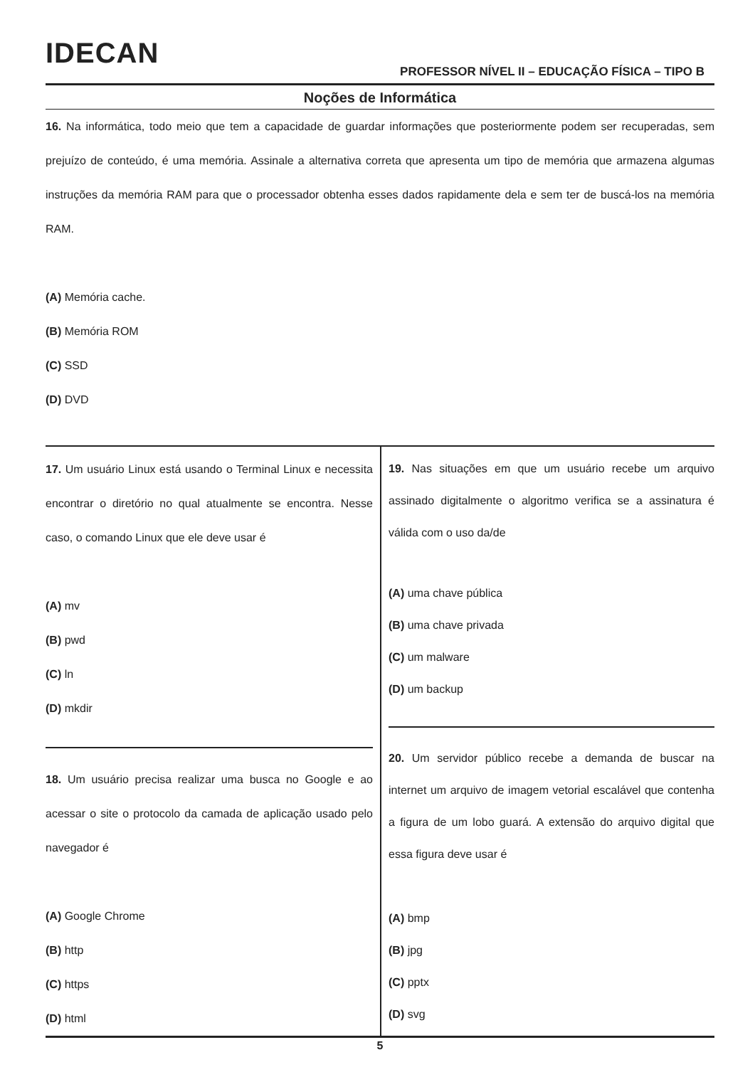IDECAN
PROFESSOR NÍVEL II – EDUCAÇÃO FÍSICA – TIPO B
Noções de Informática
16. Na informática, todo meio que tem a capacidade de guardar informações que posteriormente podem ser recuperadas, sem prejuízo de conteúdo, é uma memória. Assinale a alternativa correta que apresenta um tipo de memória que armazena algumas instruções da memória RAM para que o processador obtenha esses dados rapidamente dela e sem ter de buscá-los na memória RAM.
(A) Memória cache.
(B) Memória ROM
(C) SSD
(D) DVD
17. Um usuário Linux está usando o Terminal Linux e necessita encontrar o diretório no qual atualmente se encontra. Nesse caso, o comando Linux que ele deve usar é
(A) mv
(B) pwd
(C) ln
(D) mkdir
18. Um usuário precisa realizar uma busca no Google e ao acessar o site o protocolo da camada de aplicação usado pelo navegador é
(A) Google Chrome
(B) http
(C) https
(D) html
19. Nas situações em que um usuário recebe um arquivo assinado digitalmente o algoritmo verifica se a assinatura é válida com o uso da/de
(A) uma chave pública
(B) uma chave privada
(C) um malware
(D) um backup
20. Um servidor público recebe a demanda de buscar na internet um arquivo de imagem vetorial escalável que contenha a figura de um lobo guará. A extensão do arquivo digital que essa figura deve usar é
(A) bmp
(B) jpg
(C) pptx
(D) svg
5